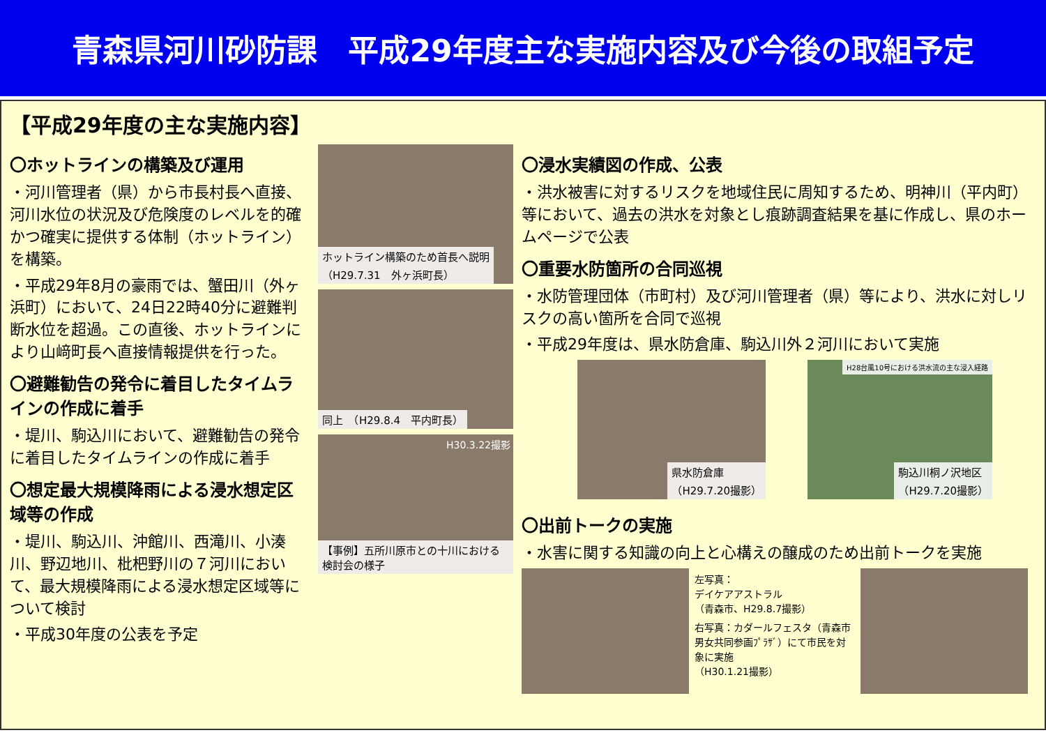青森県河川砂防課　平成29年度主な実施内容及び今後の取組予定
【平成29年度の主な実施内容】
〇ホットラインの構築及び運用
・河川管理者（県）から市長村長へ直接、河川水位の状況及び危険度のレベルを的確かつ確実に提供する体制（ホットライン）を構築。
・平成29年8月の豪雨では、蟹田川（外ヶ浜町）において、24日22時40分に避難判断水位を超過。この直後、ホットラインにより山﨑町長へ直接情報提供を行った。
〇避難勧告の発令に着目したタイムラインの作成に着手
・堤川、駒込川において、避難勧告の発令に着目したタイムラインの作成に着手
〇想定最大規模降雨による浸水想定区域等の作成
・堤川、駒込川、沖館川、西滝川、小湊川、野辺地川、枇杷野川の７河川において、最大規模降雨による浸水想定区域等について検討
・平成30年度の公表を予定
ホットライン構築のため首長へ説明
（H29.7.31　外ヶ浜町長）
同上　（H29.8.4　平内町長）
H30.3.22撮影
【事例】五所川原市との十川における検討会の様子
〇浸水実績図の作成、公表
・洪水被害に対するリスクを地域住民に周知するため、明神川（平内町）等において、過去の洪水を対象とし痕跡調査結果を基に作成し、県のホームページで公表
〇重要水防箇所の合同巡視
・水防管理団体（市町村）及び河川管理者（県）等により、洪水に対しリスクの高い箇所を合同で巡視
・平成29年度は、県水防倉庫、駒込川外２河川において実施
県水防倉庫
（H29.7.20撮影）
H28台風10号における洪水流の主な浸入経路
駒込川桐ノ沢地区
（H29.7.20撮影）
〇出前トークの実施
・水害に関する知識の向上と心構えの醸成のため出前トークを実施
左写真：
デイケアアストラル
（青森市、H29.8.7撮影）
右写真：カダールフェスタ（青森市男女共同参画ﾌﾟﾗｻﾞ）にて市民を対象に実施
（H30.1.21撮影）